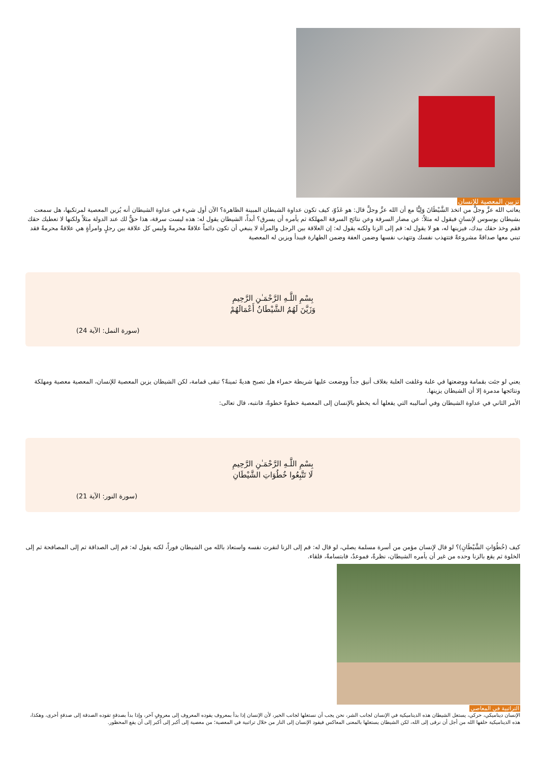تزيين المعصية للإنسان
يعاتب الله عزَّ وجلَّ من اتخذ الشَّيْطَانَ وَلِيًّا مع أن الله عزَّ وجلَّ قال: هو عَدُوّ، كيف تكون عداوة الشيطان المبينة الظاهرة؟ الآن أول شيء في عداوة الشيطان أنه يُزين المعصية لمرتكبها، هل سمعت بشيطان يوسوس لإنسانٍ فيقول له مثلاً: عن مضار السرقة وعن نتائج السرقة المهلكة ثم يأمره أن يسرق؟ أبداً، الشيطان يقول له: هذه ليست سرقة، هذا حقٌّ لك عند الدولة مثلاً ولكنها لا تعطيك حقك فقم وخذ حقك بيدك، فيزينها له، هو لا يقول له: قم إلى الزنا ولكنه يقول له: إن العلاقة بين الرجل والمرأة لا ينبغي أن تكون دائماً علاقةً محرمةً وليس كل علاقة بين رجلٍ وامرأةٍ هي علاقةٌ محرمةٌ فقد تبني معها صداقةً مشروعةً فتتهذب نفسك وتتهذب نفسها وضمن العفة وضمن الطهارة فيبدأ ويزين له المعصية
بِسْمِ اللَّـهِ الرَّحْمَـٰنِ الرَّحِيمِ
وَزَيَّنَ لَهُمُ الشَّيْطَانُ أَعْمَالَهُمْ
(سورة النمل: الآية 24)
يعني لو جئت بقمامة ووضعتها في علبة وغلفت العلبة بغلاف أنيق جداً ووضعت عليها شريطة حمراء هل تصبح هديةً ثمينةً؟ تبقى قمامة، لكن الشيطان يزين المعصية للإنسان، المعصية معصية ومهلكة ونتائجها مدمرة إلا أن الشيطان يزينها.
الأمر الثاني في عداوة الشيطان وفي أساليبه التي يفعلها أنه يخطو بالإنسان إلى المعصية خطوةً خطوةً، فانتبه، قال تعالى:
بِسْمِ اللَّـهِ الرَّحْمَـٰنِ الرَّحِيمِ
لَا تَتَّبِعُوا خُطُوَاتِ الشَّيْطَانِ
(سورة النور: الآية 21)
كيف (خُطُوَاتِ الشَّيْطَانِ)؟ لو قال لإنسان مؤمن من أسرة مسلمة يصلي، لو قال له: قم إلى الزنا لنفرت نفسه واستعاذ بالله من الشيطان فوراً، لكنه يقول له: قم إلى الصداقة ثم إلى المصافحة ثم إلى الخلوة ثم يقع بالزنا وحده من غير أن يأمره الشيطان، نظرةٌ، فموعدٌ، فابتسامةٌ، فلقاء.
التراتبية في المعاصي
الإنسان ديناميكي، حركي، يستغل الشيطان هذه الديناميكية في الإنسان لجانب الشر، نحن يجب أن نستغلها لجانب الخير، لأن الإنسان إذا بدأ بمعروف يقوده المعروف إلى معروفٍ آخر، وإذا بدأ بصدقةٍ تقوده الصدقة إلى صدقةٍ أخرى، وهكذا، هذه الديناميكية خلقها الله من أجل أن نرقى إلى الله، لكن الشيطان يستغلها بالمعنى المعاكس فيقود الإنسان إلى النار من خلال تراتبية في المعصية؛ من معصية إلى أكبر إلى أكبر إلى أن يقع المحظور.